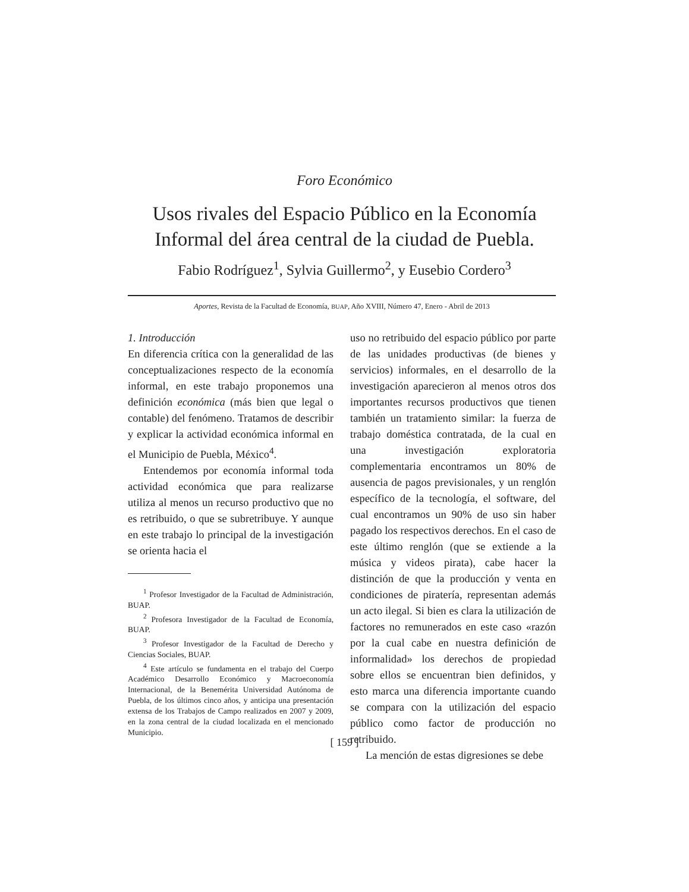Foro Económico
Usos rivales del Espacio Público en la Economía
Informal del área central de la ciudad de Puebla.
Fabio Rodríguez<sup>1</sup>, Sylvia Guillermo<sup>2</sup>, y Eusebio Cordero<sup>3</sup>
Aportes, Revista de la Facultad de Economía, BUAP, Año XVIII, Número 47, Enero - Abril de 2013
1. Introducción
En diferencia crítica con la generalidad de las conceptualizaciones respecto de la economía informal, en este trabajo proponemos una definición económica (más bien que legal o contable) del fenómeno. Tratamos de describir y explicar la actividad económica informal en el Municipio de Puebla, México<sup>4</sup>.
Entendemos por economía informal toda actividad económica que para realizarse utiliza al menos un recurso productivo que no es retribuido, o que se subretribuye. Y aunque en este trabajo lo principal de la investigación se orienta hacia el
<sup>1</sup> Profesor Investigador de la Facultad de Administración, BUAP.
<sup>2</sup> Profesora Investigador de la Facultad de Economía, BUAP.
<sup>3</sup> Profesor Investigador de la Facultad de Derecho y Ciencias Sociales, BUAP.
<sup>4</sup> Este artículo se fundamenta en el trabajo del Cuerpo Académico Desarrollo Económico y Macroeconomía Internacional, de la Benemérita Universidad Autónoma de Puebla, de los últimos cinco años, y anticipa una presentación extensa de los Trabajos de Campo realizados en 2007 y 2009, en la zona central de la ciudad localizada en el mencionado Municipio.
uso no retribuido del espacio público por parte de las unidades productivas (de bienes y servicios) informales, en el desarrollo de la investigación aparecieron al menos otros dos importantes recursos productivos que tienen también un tratamiento similar: la fuerza de trabajo doméstica contratada, de la cual en una investigación exploratoria complementaria encontramos un 80% de ausencia de pagos previsionales, y un renglón específico de la tecnología, el software, del cual encontramos un 90% de uso sin haber pagado los respectivos derechos. En el caso de este último renglón (que se extiende a la música y videos pirata), cabe hacer la distinción de que la producción y venta en condiciones de piratería, representan además un acto ilegal. Si bien es clara la utilización de factores no remunerados en este caso «razón por la cual cabe en nuestra definición de informalidad» los derechos de propiedad sobre ellos se encuentran bien definidos, y esto marca una diferencia importante cuando se compara con la utilización del espacio público como factor de producción no retribuido.
La mención de estas digresiones se debe
[ 159 ]